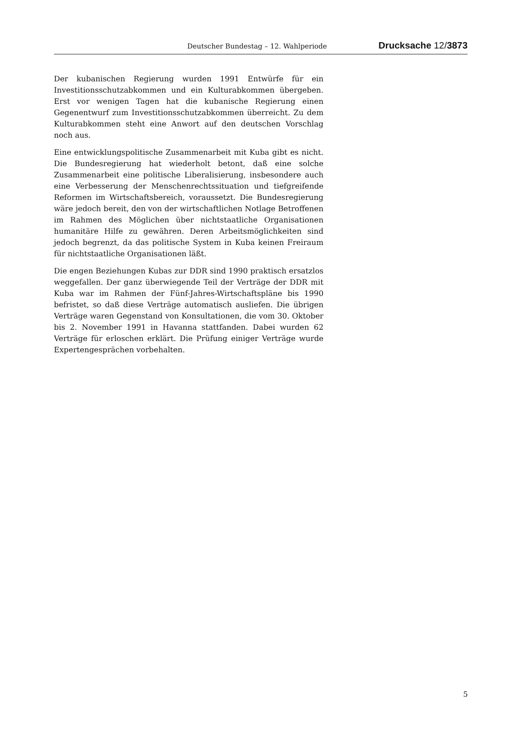Deutscher Bundestag – 12. Wahlperiode Drucksache 12/3873
Der kubanischen Regierung wurden 1991 Entwürfe für ein Investitionsschutzabkommen und ein Kulturabkommen übergeben. Erst vor wenigen Tagen hat die kubanische Regierung einen Gegenentwurf zum Investitionsschutzabkommen überreicht. Zu dem Kulturabkommen steht eine Anwort auf den deutschen Vorschlag noch aus.
Eine entwicklungspolitische Zusammenarbeit mit Kuba gibt es nicht. Die Bundesregierung hat wiederholt betont, daß eine solche Zusammenarbeit eine politische Liberalisierung, insbesondere auch eine Verbesserung der Menschenrechtssituation und tiefgreifende Reformen im Wirtschaftsbereich, voraussetzt. Die Bundesregierung wäre jedoch bereit, den von der wirtschaftlichen Notlage Betroffenen im Rahmen des Möglichen über nichtstaatliche Organisationen humanitäre Hilfe zu gewähren. Deren Arbeitsmöglichkeiten sind jedoch begrenzt, da das politische System in Kuba keinen Freiraum für nichtstaatliche Organisationen läßt.
Die engen Beziehungen Kubas zur DDR sind 1990 praktisch ersatzlos weggefallen. Der ganz überwiegende Teil der Verträge der DDR mit Kuba war im Rahmen der Fünf-Jahres-Wirtschaftspläne bis 1990 befristet, so daß diese Verträge automatisch ausliefen. Die übrigen Verträge waren Gegenstand von Konsultationen, die vom 30. Oktober bis 2. November 1991 in Havanna stattfanden. Dabei wurden 62 Verträge für erloschen erklärt. Die Prüfung einiger Verträge wurde Expertengesprächen vorbehalten.
5